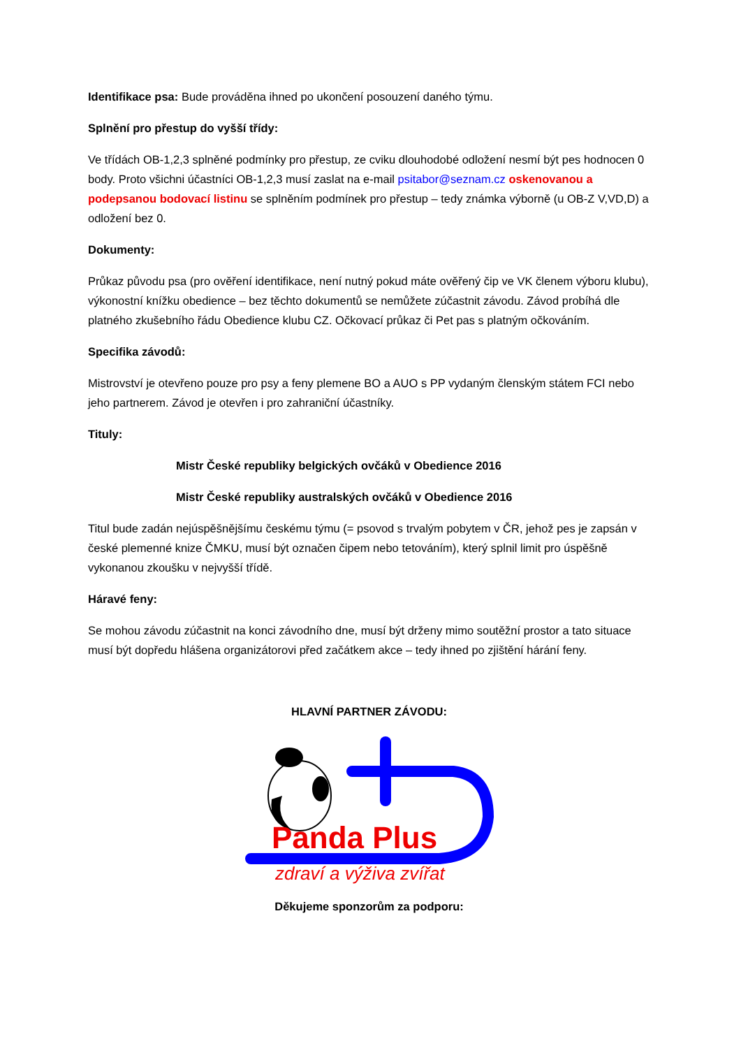Identifikace psa: Bude prováděna ihned po ukončení posouzení daného týmu.
Splnění pro přestup do vyšší třídy:
Ve třídách OB-1,2,3 splněné podmínky pro přestup, ze cviku dlouhodobé odložení nesmí být pes hodnocen 0 body. Proto všichni účastníci OB-1,2,3 musí zaslat na e-mail psitabor@seznam.cz oskenovanou a podepsanou bodovací listinu se splněním podmínek pro přestup – tedy známka výborně (u OB-Z V,VD,D) a odložení bez 0.
Dokumenty:
Průkaz původu psa (pro ověření identifikace, není nutný pokud máte ověřený čip ve VK členem výboru klubu), výkonostní knížku obedience – bez těchto dokumentů se nemůžete zúčastnit závodu. Závod probíhá dle platného zkušebního řádu Obedience klubu CZ. Očkovací průkaz či Pet pas s platným očkováním.
Specifika závodů:
Mistrovství je otevřeno pouze pro psy a feny plemene BO a AUO s PP vydaným členským státem FCI nebo jeho partnerem. Závod je otevřen i pro zahraniční účastníky.
Tituly:
Mistr České republiky belgických ovčáků v Obedience 2016
Mistr České republiky australských ovčáků v Obedience 2016
Titul bude zadán nejúspěšnějšímu českému týmu (= psovod s trvalým pobytem v ČR, jehož pes je zapsán v české plemenné knize ČMKU, musí být označen čipem nebo tetováním), který splnil limit pro úspěšně vykonanou zkoušku v nejvyšší třídě.
Háravé feny:
Se mohou závodu zúčastnit na konci závodního dne, musí být drženy mimo soutěžní prostor a tato situace musí být dopředu hlášena organizátorovi před začátkem akce – tedy ihned po zjištění hárání feny.
HLAVNÍ PARTNER ZÁVODU:
Panda Plus
zdraví a výživa zvířat
Děkujeme sponzorům za podporu: